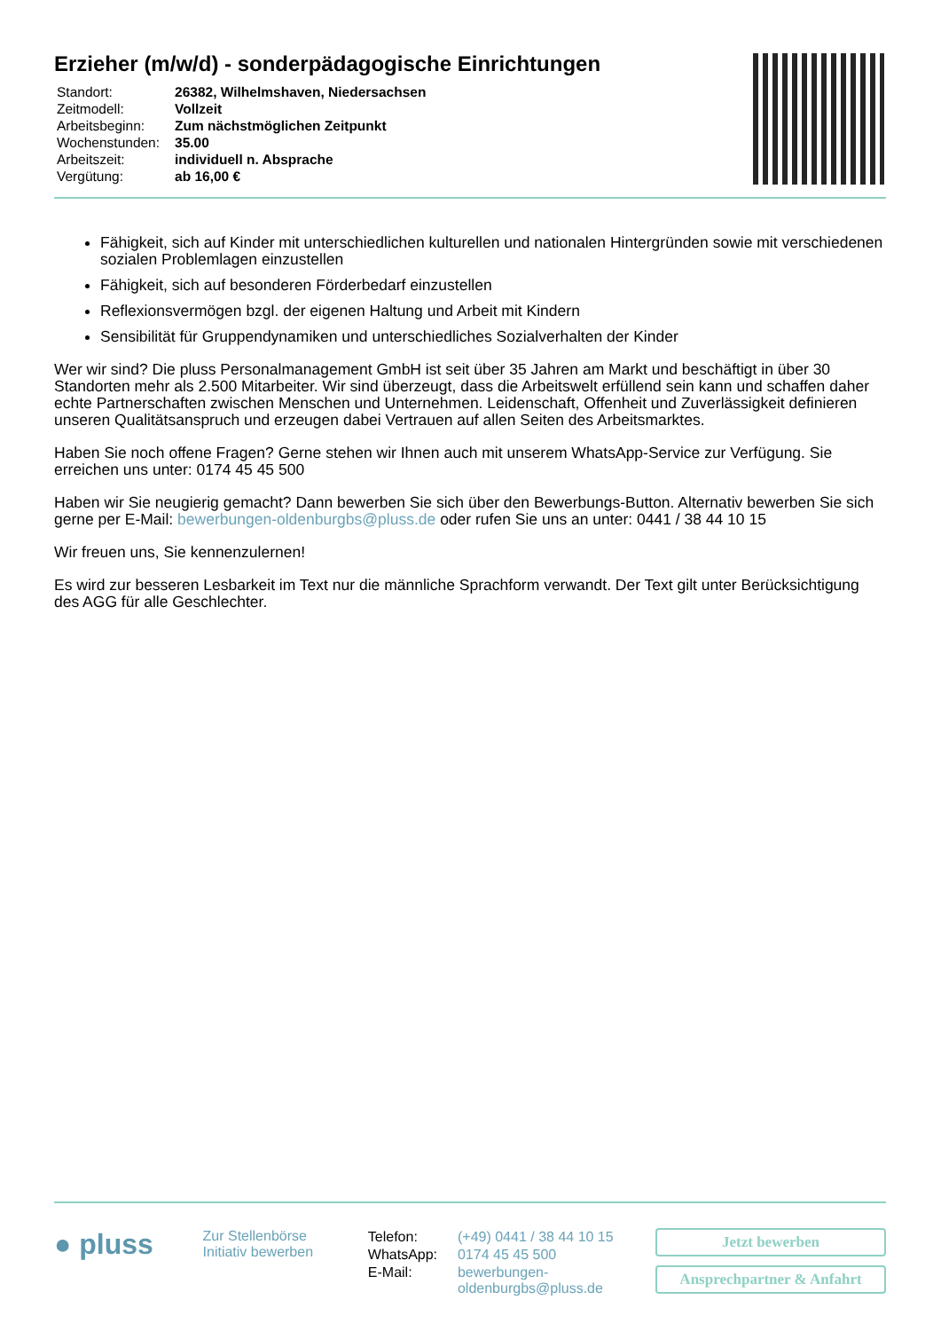Erzieher (m/w/d) - sonderpädagogische Einrichtungen
| Standort: | 26382, Wilhelmshaven, Niedersachsen |
| Zeitmodell: | Vollzeit |
| Arbeitsbeginn: | Zum nächstmöglichen Zeitpunkt |
| Wochenstunden: | 35.00 |
| Arbeitszeit: | individuell n. Absprache |
| Vergütung: | ab 16,00 € |
Fähigkeit, sich auf Kinder mit unterschiedlichen kulturellen und nationalen Hintergründen sowie mit verschiedenen sozialen Problemlagen einzustellen
Fähigkeit, sich auf besonderen Förderbedarf einzustellen
Reflexionsvermögen bzgl. der eigenen Haltung und Arbeit mit Kindern
Sensibilität für Gruppendynamiken und unterschiedliches Sozialverhalten der Kinder
Wer wir sind? Die pluss Personalmanagement GmbH ist seit über 35 Jahren am Markt und beschäftigt in über 30 Standorten mehr als 2.500 Mitarbeiter. Wir sind überzeugt, dass die Arbeitswelt erfüllend sein kann und schaffen daher echte Partnerschaften zwischen Menschen und Unternehmen. Leidenschaft, Offenheit und Zuverlässigkeit definieren unseren Qualitätsanspruch und erzeugen dabei Vertrauen auf allen Seiten des Arbeitsmarktes.
Haben Sie noch offene Fragen? Gerne stehen wir Ihnen auch mit unserem WhatsApp-Service zur Verfügung. Sie erreichen uns unter: 0174 45 45 500
Haben wir Sie neugierig gemacht? Dann bewerben Sie sich über den Bewerbungs-Button. Alternativ bewerben Sie sich gerne per E-Mail: bewerbungen-oldenburgbs@pluss.de oder rufen Sie uns an unter: 0441 / 38 44 10 15
Wir freuen uns, Sie kennenzulernen!
Es wird zur besseren Lesbarkeit im Text nur die männliche Sprachform verwandt. Der Text gilt unter Berücksichtigung des AGG für alle Geschlechter.
● pluss
Zur Stellenbörse
Initiativ bewerben
| Telefon: | (+49) 0441 / 38 44 10 15 |
| WhatsApp: | 0174 45 45 500 |
| E-Mail: | bewerbungen- oldenburgbs@pluss.de |
Jetzt bewerben
Ansprechpartner & Anfahrt